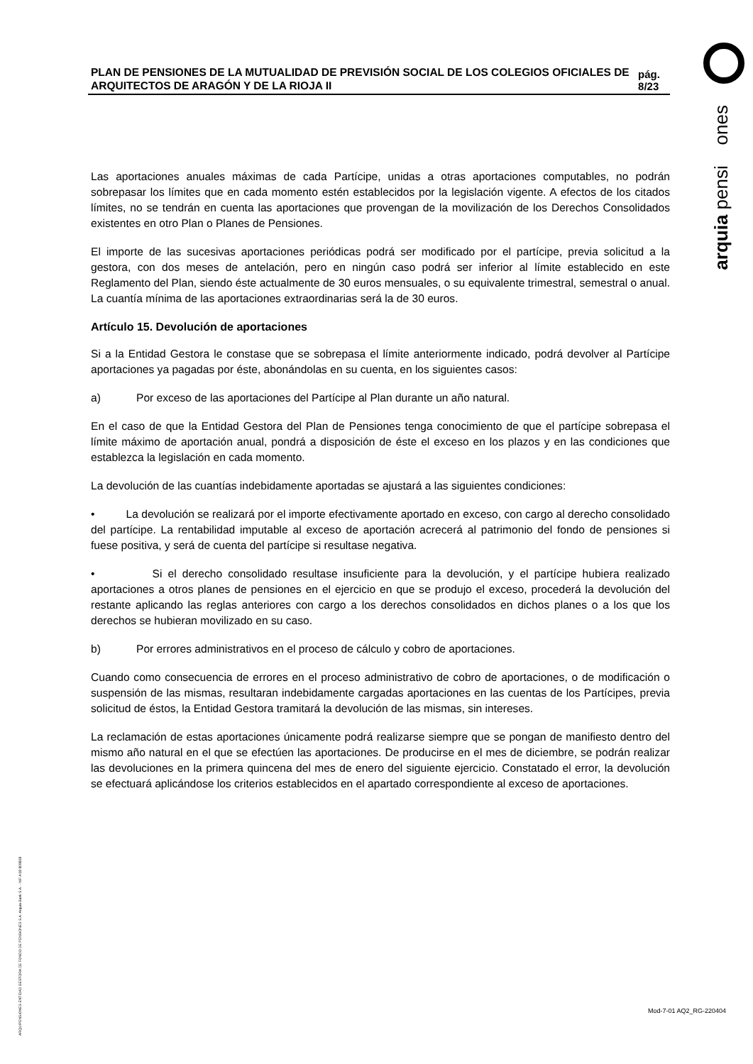arquia pensi ones
ARQUIPENSIONES ENTIDAD GESTORA DE FONDO DE PENSIONES S.A. Arquia Bank S.A. - NIF A 08 809808
PLAN DE PENSIONES DE LA MUTUALIDAD DE PREVISIÓN SOCIAL DE LOS COLEGIOS OFICIALES DE ARQUITECTOS DE ARAGÓN Y DE LA RIOJA II
pág. 8/23
Las aportaciones anuales máximas de cada Partícipe, unidas a otras aportaciones computables, no podrán sobrepasar los límites que en cada momento estén establecidos por la legislación vigente. A efectos de los citados límites, no se tendrán en cuenta las aportaciones que provengan de la movilización de los Derechos Consolidados existentes en otro Plan o Planes de Pensiones.
El importe de las sucesivas aportaciones periódicas podrá ser modificado por el partícipe, previa solicitud a la gestora, con dos meses de antelación, pero en ningún caso podrá ser inferior al límite establecido en este Reglamento del Plan, siendo éste actualmente de 30 euros mensuales, o su equivalente trimestral, semestral o anual. La cuantía mínima de las aportaciones extraordinarias será la de 30 euros.
Artículo 15. Devolución de aportaciones
Si a la Entidad Gestora le constase que se sobrepasa el límite anteriormente indicado, podrá devolver al Partícipe aportaciones ya pagadas por éste, abonándolas en su cuenta, en los siguientes casos:
a) Por exceso de las aportaciones del Partícipe al Plan durante un año natural.
En el caso de que la Entidad Gestora del Plan de Pensiones tenga conocimiento de que el partícipe sobrepasa el límite máximo de aportación anual, pondrá a disposición de éste el exceso en los plazos y en las condiciones que establezca la legislación en cada momento.
La devolución de las cuantías indebidamente aportadas se ajustará a las siguientes condiciones:
• La devolución se realizará por el importe efectivamente aportado en exceso, con cargo al derecho consolidado del partícipe. La rentabilidad imputable al exceso de aportación acrecerá al patrimonio del fondo de pensiones si fuese positiva, y será de cuenta del partícipe si resultase negativa.
• Si el derecho consolidado resultase insuficiente para la devolución, y el partícipe hubiera realizado aportaciones a otros planes de pensiones en el ejercicio en que se produjo el exceso, procederá la devolución del restante aplicando las reglas anteriores con cargo a los derechos consolidados en dichos planes o a los que los derechos se hubieran movilizado en su caso.
b) Por errores administrativos en el proceso de cálculo y cobro de aportaciones.
Cuando como consecuencia de errores en el proceso administrativo de cobro de aportaciones, o de modificación o suspensión de las mismas, resultaran indebidamente cargadas aportaciones en las cuentas de los Partícipes, previa solicitud de éstos, la Entidad Gestora tramitará la devolución de las mismas, sin intereses.
La reclamación de estas aportaciones únicamente podrá realizarse siempre que se pongan de manifiesto dentro del mismo año natural en el que se efectúen las aportaciones. De producirse en el mes de diciembre, se podrán realizar las devoluciones en la primera quincena del mes de enero del siguiente ejercicio. Constatado el error, la devolución se efectuará aplicándose los criterios establecidos en el apartado correspondiente al exceso de aportaciones.
Mod-7-01 AQ2_RG-220404